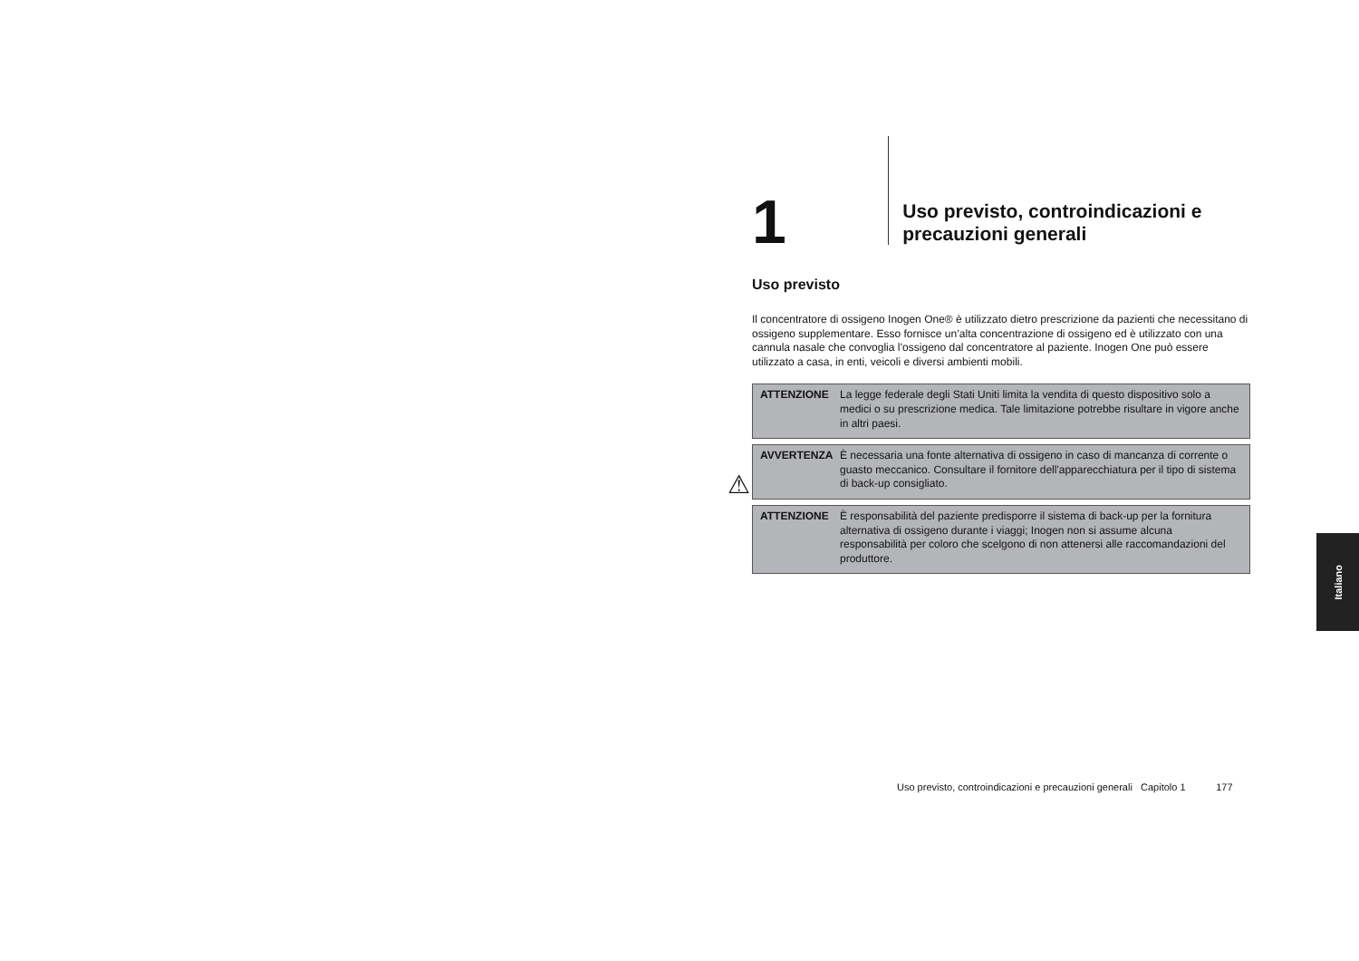1
Uso previsto, controindicazioni e precauzioni generali
Uso previsto
Il concentratore di ossigeno Inogen One® è utilizzato dietro prescrizione da pazienti che necessitano di ossigeno supplementare. Esso fornisce un’alta concentrazione di ossigeno ed è utilizzato con una cannula nasale che convoglia l’ossigeno dal concentratore al paziente. Inogen One può essere utilizzato a casa, in enti, veicoli e diversi ambienti mobili.
ATTENZIONE La legge federale degli Stati Uniti limita la vendita di questo dispositivo solo a medici o su prescrizione medica. Tale limitazione potrebbe risultare in vigore anche in altri paesi.
⚠
AVVERTENZA È necessaria una fonte alternativa di ossigeno in caso di mancanza di corrente o guasto meccanico. Consultare il fornitore dell'apparecchiatura per il tipo di sistema di back-up consigliato.
ATTENZIONE È responsabilità del paziente predisporre il sistema di back-up per la fornitura alternativa di ossigeno durante i viaggi; Inogen non si assume alcuna responsabilità per coloro che scelgono di non attenersi alle raccomandazioni del produttore.
Italiano
Uso previsto, controindicazioni e precauzioni generali Capitolo 1 177